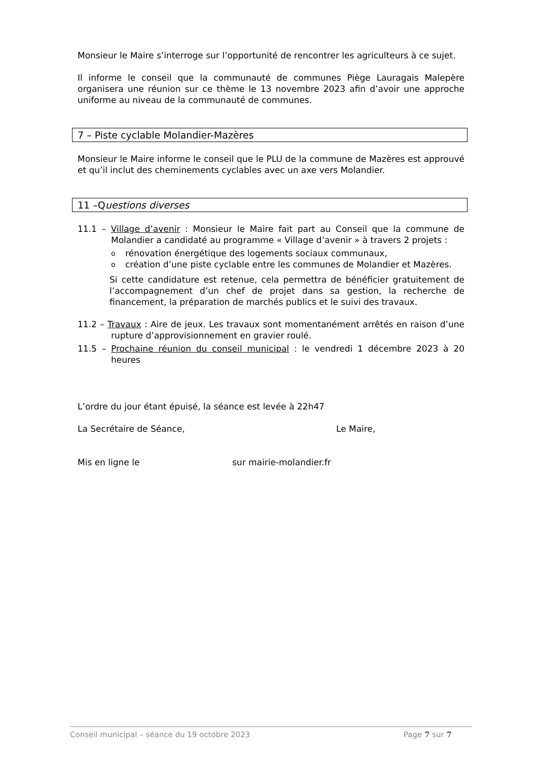Monsieur le Maire s’interroge sur l’opportunité de rencontrer les agriculteurs à ce sujet.
Il informe le conseil que la communauté de communes Piège Lauragais Malepère organisera une réunion sur ce thème le 13 novembre 2023 afin d’avoir une approche uniforme au niveau de la communauté de communes.
7 – Piste cyclable Molandier-Mazères
Monsieur le Maire informe le conseil que le PLU de la commune de Mazères est approuvé et qu’il inclut des cheminements cyclables avec un axe vers Molandier.
11 –Questions diverses
11.1 – Village d’avenir : Monsieur le Maire fait part au Conseil que la commune de Molandier a candidaté au programme « Village d’avenir » à travers 2 projets :
o rénovation énergétique des logements sociaux communaux,
o création d’une piste cyclable entre les communes de Molandier et Mazères.
Si cette candidature est retenue, cela permettra de bénéficier gratuitement de l’accompagnement d’un chef de projet dans sa gestion, la recherche de financement, la préparation de marchés publics et le suivi des travaux.
11.2 – Travaux : Aire de jeux. Les travaux sont momentanément arrêtés en raison d’une rupture d’approvisionnement en gravier roulé.
11.5 – Prochaine réunion du conseil municipal : le vendredi 1 décembre 2023 à 20 heures
L’ordre du jour étant épuisé, la séance est levée à 22h47
La Secrétaire de Séance, Le Maire,
Mis en ligne le sur mairie-molandier.fr
Conseil municipal – séance du 19 octobre 2023 Page 7 sur 7